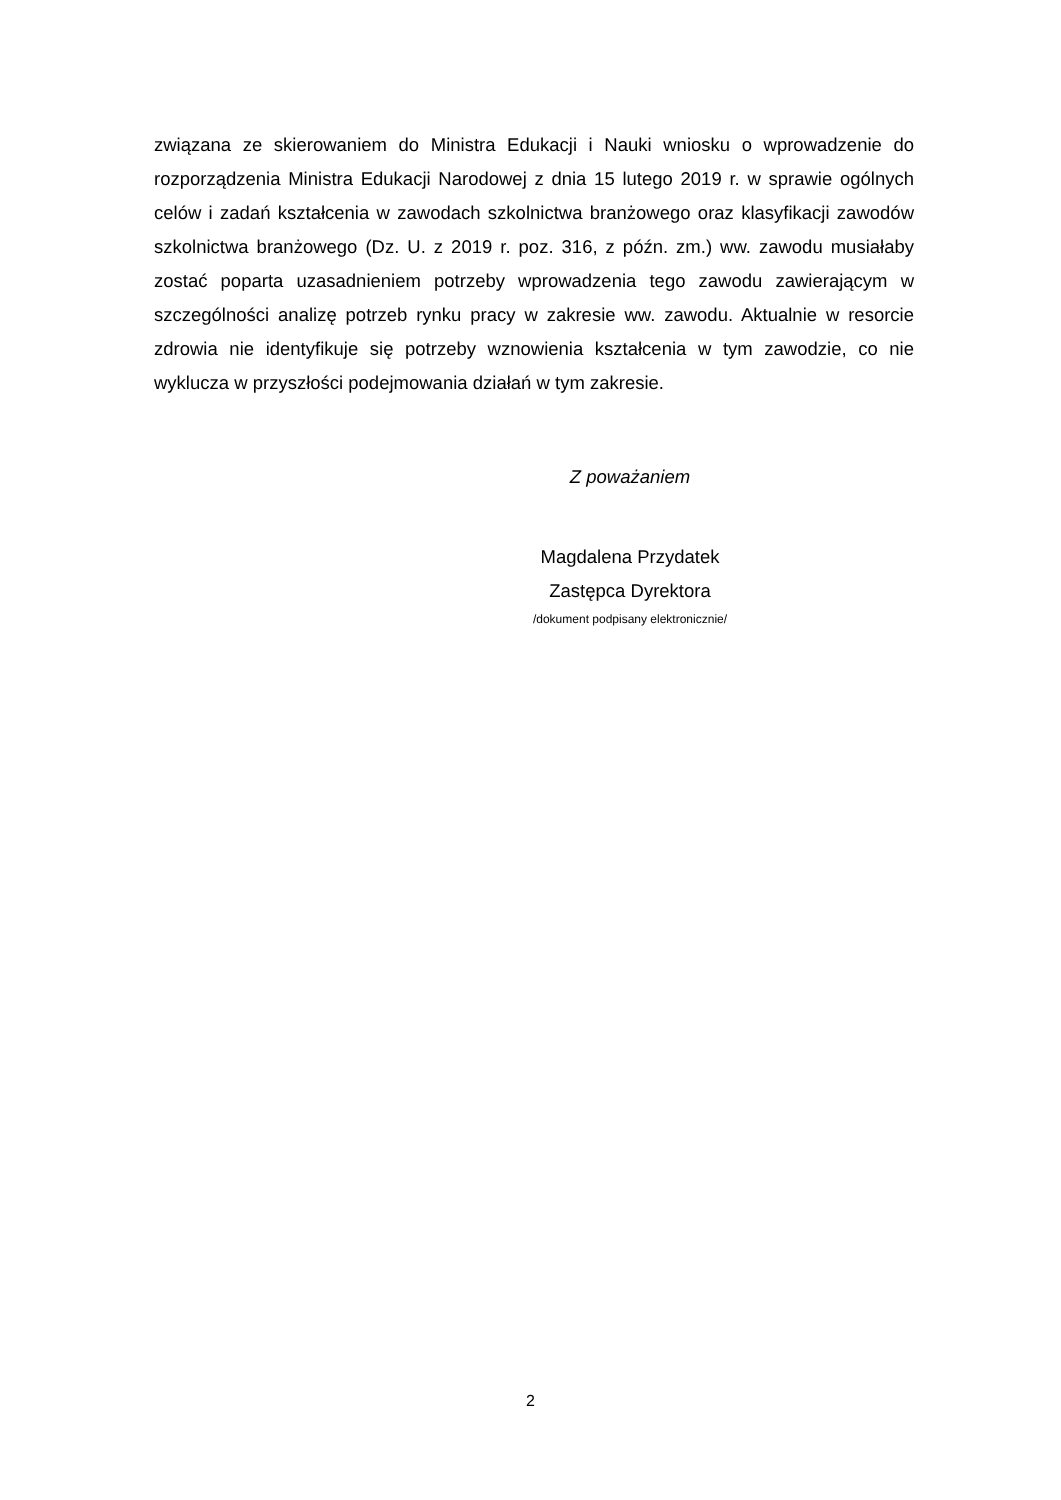związana ze skierowaniem do Ministra Edukacji i Nauki wniosku o wprowadzenie do rozporządzenia Ministra Edukacji Narodowej z dnia 15 lutego 2019 r. w sprawie ogólnych celów i zadań kształcenia w zawodach szkolnictwa branżowego oraz klasyfikacji zawodów szkolnictwa branżowego (Dz. U. z 2019 r. poz. 316, z późn. zm.) ww. zawodu musiałaby zostać poparta uzasadnieniem potrzeby wprowadzenia tego zawodu zawierającym w szczególności analizę potrzeb rynku pracy w zakresie ww. zawodu. Aktualnie w resorcie zdrowia nie identyfikuje się potrzeby wznowienia kształcenia w tym zawodzie, co nie wyklucza w przyszłości podejmowania działań w tym zakresie.
Z poważaniem
Magdalena Przydatek
Zastępca Dyrektora
/dokument podpisany elektronicznie/
2